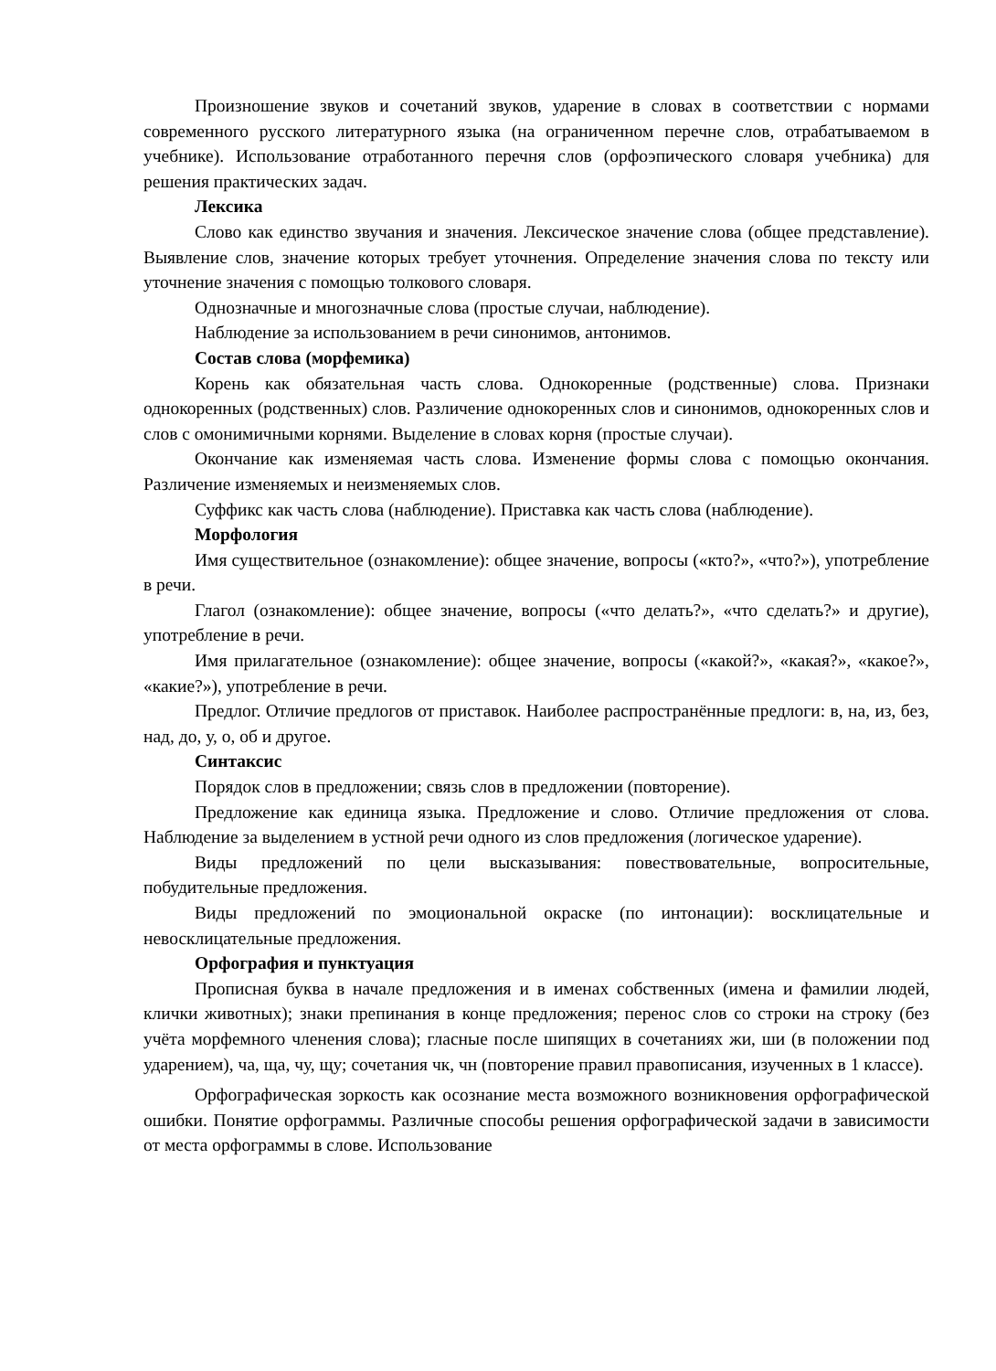Произношение звуков и сочетаний звуков, ударение в словах в соответствии с нормами современного русского литературного языка (на ограниченном перечне слов, отрабатываемом в учебнике). Использование отработанного перечня слов (орфоэпического словаря учебника) для решения практических задач.
Лексика
Слово как единство звучания и значения. Лексическое значение слова (общее представление). Выявление слов, значение которых требует уточнения. Определение значения слова по тексту или уточнение значения с помощью толкового словаря.
Однозначные и многозначные слова (простые случаи, наблюдение).
Наблюдение за использованием в речи синонимов, антонимов.
Состав слова (морфемика)
Корень как обязательная часть слова. Однокоренные (родственные) слова. Признаки однокоренных (родственных) слов. Различение однокоренных слов и синонимов, однокоренных слов и слов с омонимичными корнями. Выделение в словах корня (простые случаи).
Окончание как изменяемая часть слова. Изменение формы слова с помощью окончания. Различение изменяемых и неизменяемых слов.
Суффикс как часть слова (наблюдение). Приставка как часть слова (наблюдение).
Морфология
Имя существительное (ознакомление): общее значение, вопросы («кто?», «что?»), употребление в речи.
Глагол (ознакомление): общее значение, вопросы («что делать?», «что сделать?» и другие), употребление в речи.
Имя прилагательное (ознакомление): общее значение, вопросы («какой?», «какая?», «какое?», «какие?»), употребление в речи.
Предлог. Отличие предлогов от приставок. Наиболее распространённые предлоги: в, на, из, без, над, до, у, о, об и другое.
Синтаксис
Порядок слов в предложении; связь слов в предложении (повторение).
Предложение как единица языка. Предложение и слово. Отличие предложения от слова. Наблюдение за выделением в устной речи одного из слов предложения (логическое ударение).
Виды предложений по цели высказывания: повествовательные, вопросительные, побудительные предложения.
Виды предложений по эмоциональной окраске (по интонации): восклицательные и невосклицательные предложения.
Орфография и пунктуация
Прописная буква в начале предложения и в именах собственных (имена и фамилии людей, клички животных); знаки препинания в конце предложения; перенос слов со строки на строку (без учёта морфемного членения слова); гласные после шипящих в сочетаниях жи, ши (в положении под ударением), ча, ща, чу, щу; сочетания чк, чн (повторение правил правописания, изученных в 1 классе).
Орфографическая зоркость как осознание места возможного возникновения орфографической ошибки. Понятие орфограммы. Различные способы решения орфографической задачи в зависимости от места орфограммы в слове. Использование